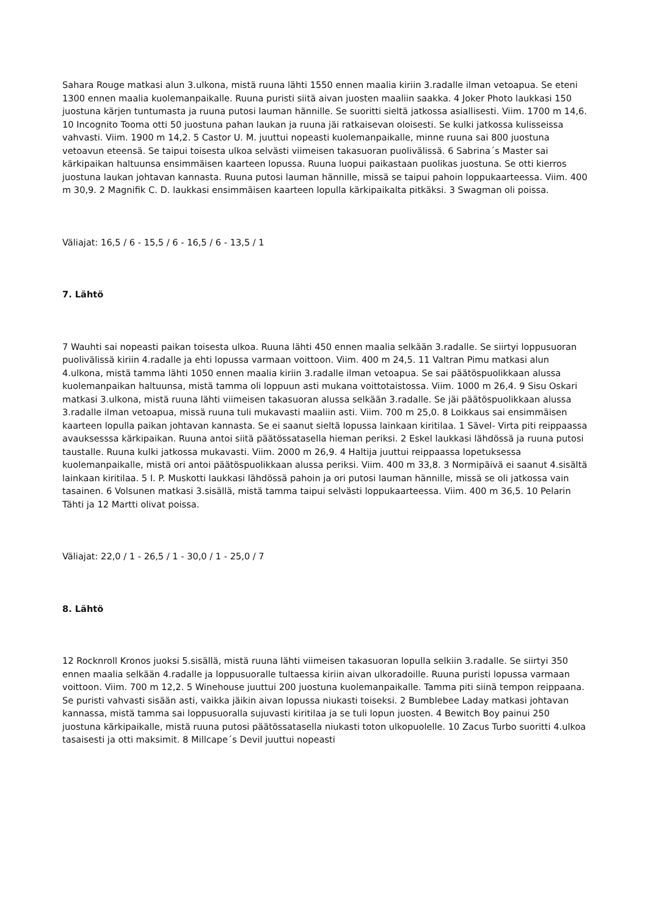Sahara Rouge matkasi alun 3.ulkona, mistä ruuna lähti 1550 ennen maalia kiriin 3.radalle ilman vetoapua. Se eteni 1300 ennen maalia kuolemanpaikalle. Ruuna puristi siitä aivan juosten maaliin saakka. 4 Joker Photo laukkasi 150 juostuna kärjen tuntumasta ja ruuna putosi lauman hännille. Se suoritti sieltä jatkossa asiallisesti. Viim. 1700 m 14,6. 10 Incognito Tooma otti 50 juostuna pahan laukan ja ruuna jäi ratkaisevan oloisesti. Se kulki jatkossa kulisseissa vahvasti. Viim. 1900 m 14,2. 5 Castor U. M. juuttui nopeasti kuolemanpaikalle, minne ruuna sai 800 juostuna vetoavun eteensä. Se taipui toisesta ulkoa selvästi viimeisen takasuoran puolivälissä. 6 Sabrina´s Master sai kärkipaikan haltuunsa ensimmäisen kaarteen lopussa. Ruuna luopui paikastaan puolikas juostuna. Se otti kierros juostuna laukan johtavan kannasta. Ruuna putosi lauman hännille, missä se taipui pahoin loppukaarteessa. Viim. 400 m 30,9. 2 Magnifik C. D. laukkasi ensimmäisen kaarteen lopulla kärkipaikalta pitkäksi. 3 Swagman oli poissa.
Väliajat: 16,5 / 6 - 15,5 / 6 - 16,5 / 6 - 13,5 / 1
7. Lähtö
7 Wauhti sai nopeasti paikan toisesta ulkoa. Ruuna lähti 450 ennen maalia selkään 3.radalle. Se siirtyi loppusuoran puolivälissä kiriin 4.radalle ja ehti lopussa varmaan voittoon. Viim. 400 m 24,5. 11 Valtran Pimu matkasi alun 4.ulkona, mistä tamma lähti 1050 ennen maalia kiriin 3.radalle ilman vetoapua. Se sai päätöspuolikkaan alussa kuolemanpaikan haltuunsa, mistä tamma oli loppuun asti mukana voittotaistossa. Viim. 1000 m 26,4. 9 Sisu Oskari matkasi 3.ulkona, mistä ruuna lähti viimeisen takasuoran alussa selkään 3.radalle. Se jäi päätöspuolikkaan alussa 3.radalle ilman vetoapua, missä ruuna tuli mukavasti maaliin asti. Viim. 700 m 25,0. 8 Loikkaus sai ensimmäisen kaarteen lopulla paikan johtavan kannasta. Se ei saanut sieltä lopussa lainkaan kiritilaa. 1 Sävel- Virta piti reippaassa avauksesssa kärkipaikan. Ruuna antoi siitä päätössatasella hieman periksi. 2 Eskel laukkasi lähdössä ja ruuna putosi taustalle. Ruuna kulki jatkossa mukavasti. Viim. 2000 m 26,9. 4 Haltija juuttui reippaassa lopetuksessa kuolemanpaikalle, mistä ori antoi päätöspuolikkaan alussa periksi. Viim. 400 m 33,8. 3 Normipäivä ei saanut 4.sisältä lainkaan kiritilaa. 5 I. P. Muskotti laukkasi lähdössä pahoin ja ori putosi lauman hännille, missä se oli jatkossa vain tasainen. 6 Volsunen matkasi 3.sisällä, mistä tamma taipui selvästi loppukaarteessa. Viim. 400 m 36,5. 10 Pelarin Tähti ja 12 Martti olivat poissa.
Väliajat: 22,0 / 1 - 26,5 / 1 - 30,0 / 1 - 25,0 / 7
8. Lähtö
12 Rocknroll Kronos juoksi 5.sisällä, mistä ruuna lähti viimeisen takasuoran lopulla selkiin 3.radalle. Se siirtyi 350 ennen maalia selkään 4.radalle ja loppusuoralle tultaessa kiriin aivan ulkoradoille. Ruuna puristi lopussa varmaan voittoon. Viim. 700 m 12,2. 5 Winehouse juuttui 200 juostuna kuolemanpaikalle. Tamma piti siinä tempon reippaana. Se puristi vahvasti sisään asti, vaikka jäikin aivan lopussa niukasti toiseksi. 2 Bumblebee Laday matkasi johtavan kannassa, mistä tamma sai loppusuoralla sujuvasti kiritilaa ja se tuli lopun juosten. 4 Bewitch Boy painui 250 juostuna kärkipaikalle, mistä ruuna putosi päätössatasella niukasti toton ulkopuolelle. 10 Zacus Turbo suoritti 4.ulkoa tasaisesti ja otti maksimit. 8 Millcape´s Devil juuttui nopeasti